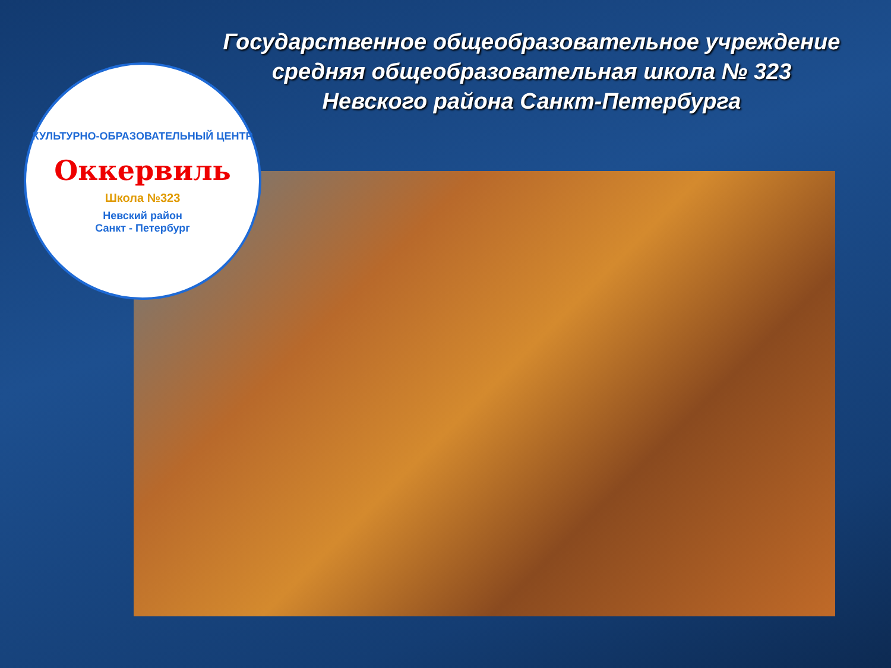Государственное общеобразовательное учреждение
средняя общеобразовательная школа № 323
Невского района Санкт-Петербурга
КУЛЬТУРНО-ОБРАЗОВАТЕЛЬНЫЙ ЦЕНТР
Оккервиль
Школа №323
Невский район
Санкт - Петербург